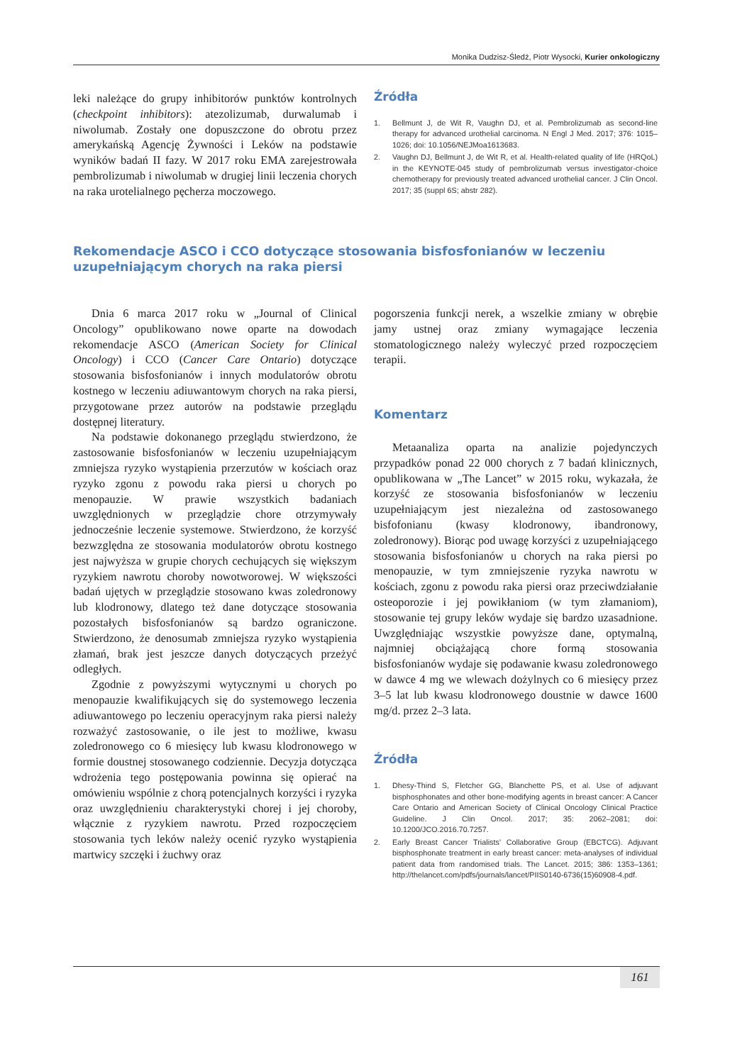Monika Dudzisz-Śledź, Piotr Wysocki, Kurier onkologiczny
leki należące do grupy inhibitorów punktów kontrolnych (checkpoint inhibitors): atezolizumab, durwalumab i niwolumab. Zostały one dopuszczone do obrotu przez amerykańską Agencję Żywności i Leków na podstawie wyników badań II fazy. W 2017 roku EMA zarejestrowała pembrolizumab i niwolumab w drugiej linii leczenia chorych na raka urotelialnego pęcherza moczowego.
Źródła
1. Bellmunt J, de Wit R, Vaughn DJ, et al. Pembrolizumab as second-line therapy for advanced urothelial carcinoma. N Engl J Med. 2017; 376: 1015–1026; doi: 10.1056/NEJMoa1613683.
2. Vaughn DJ, Bellmunt J, de Wit R, et al. Health-related quality of life (HRQoL) in the KEYNOTE-045 study of pembrolizumab versus investigator-choice chemotherapy for previously treated advanced urothelial cancer. J Clin Oncol. 2017; 35 (suppl 6S; abstr 282).
Rekomendacje ASCO i CCO dotyczące stosowania bisfosfonianów w leczeniu uzupełniającym chorych na raka piersi
Dnia 6 marca 2017 roku w „Journal of Clinical Oncology” opublikowano nowe oparte na dowodach rekomendacje ASCO (American Society for Clinical Oncology) i CCO (Cancer Care Ontario) dotyczące stosowania bisfosfonianów i innych modulatorów obrotu kostnego w leczeniu adiuwantowym chorych na raka piersi, przygotowane przez autorów na podstawie przeglądu dostępnej literatury.
Na podstawie dokonanego przeglądu stwierdzono, że zastosowanie bisfosfonianów w leczeniu uzupełniającym zmniejsza ryzyko wystąpienia przerzutów w kościach oraz ryzyko zgonu z powodu raka piersi u chorych po menopauzie. W prawie wszystkich badaniach uwzględnionych w przeglądzie chore otrzymywały jednocześnie leczenie systemowe. Stwierdzono, że korzyść bezwzględna ze stosowania modulatorów obrotu kostnego jest najwyższa w grupie chorych cechujących się większym ryzykiem nawrotu choroby nowotworowej. W większości badań ujętych w przeglądzie stosowano kwas zoledronowy lub klodronowy, dlatego też dane dotyczące stosowania pozostałych bisfosfonianów są bardzo ograniczone. Stwierdzono, że denosumab zmniejsza ryzyko wystąpienia złamań, brak jest jeszcze danych dotyczących przeżyć odległych.
Zgodnie z powyższymi wytycznymi u chorych po menopauzie kwalifikujących się do systemowego leczenia adiuwantowego po leczeniu operacyjnym raka piersi należy rozważyć zastosowanie, o ile jest to możliwe, kwasu zoledronowego co 6 miesięcy lub kwasu klodronowego w formie doustnej stosowanego codziennie. Decyzja dotycząca wdrożenia tego postępowania powinna się opierać na omówieniu wspólnie z chorą potencjalnych korzyści i ryzyka oraz uwzględnieniu charakterystyki chorej i jej choroby, włącznie z ryzykiem nawrotu. Przed rozpoczęciem stosowania tych leków należy ocenić ryzyko wystąpienia martwicy szczęki i żuchwy oraz
pogorszenia funkcji nerek, a wszelkie zmiany w obrębie jamy ustnej oraz zmiany wymagające leczenia stomatologicznego należy wyleczyć przed rozpoczęciem terapii.
Komentarz
Metaanaliza oparta na analizie pojedynczych przypadków ponad 22 000 chorych z 7 badań klinicznych, opublikowana w „The Lancet” w 2015 roku, wykazała, że korzyść ze stosowania bisfosfonianów w leczeniu uzupełniającym jest niezależna od zastosowanego bisfofonianu (kwasy klodronowy, ibandronowy, zoledronowy). Biorąc pod uwagę korzyści z uzupełniającego stosowania bisfosfonianów u chorych na raka piersi po menopauzie, w tym zmniejszenie ryzyka nawrotu w kościach, zgonu z powodu raka piersi oraz przeciwdziałanie osteoporozie i jej powikłaniom (w tym złamaniom), stosowanie tej grupy leków wydaje się bardzo uzasadnione. Uwzględniając wszystkie powyższe dane, optymalną, najmniej obciążającą chore formą stosowania bisfosfonianów wydaje się podawanie kwasu zoledronowego w dawce 4 mg we wlewach dożylnych co 6 miesięcy przez 3–5 lat lub kwasu klodronowego doustnie w dawce 1600 mg/d. przez 2–3 lata.
Źródła
1. Dhesy-Thind S, Fletcher GG, Blanchette PS, et al. Use of adjuvant bisphosphonates and other bone-modifying agents in breast cancer: A Cancer Care Ontario and American Society of Clinical Oncology Clinical Practice Guideline. J Clin Oncol. 2017; 35: 2062–2081; doi: 10.1200/JCO.2016.70.7257.
2. Early Breast Cancer Trialists’ Collaborative Group (EBCTCG). Adjuvant bisphosphonate treatment in early breast cancer: meta-analyses of individual patient data from randomised trials. The Lancet. 2015; 386: 1353–1361; http://thelancet.com/pdfs/journals/lancet/PIIS0140-6736(15)60908-4.pdf.
161